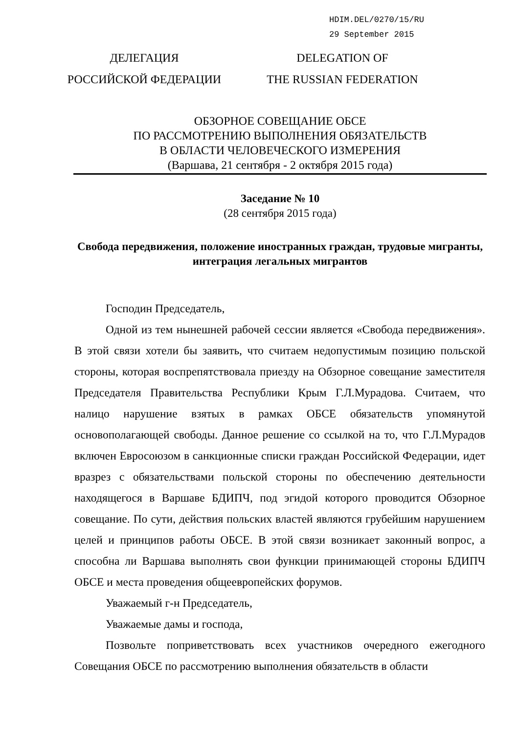HDIM.DEL/0270/15/RU
29 September 2015
ДЕЛЕГАЦИЯ
РОССИЙСКОЙ ФЕДЕРАЦИИ
DELEGATION OF
THE RUSSIAN FEDERATION
ОБЗОРНОЕ СОВЕЩАНИЕ ОБСЕ
ПО РАССМОТРЕНИЮ ВЫПОЛНЕНИЯ ОБЯЗАТЕЛЬСТВ
В ОБЛАСТИ ЧЕЛОВЕЧЕСКОГО ИЗМЕРЕНИЯ
(Варшава, 21 сентября - 2 октября 2015 года)
Заседание № 10
(28 сентября 2015 года)
Свобода передвижения, положение иностранных граждан, трудовые мигранты, интеграция легальных мигрантов
Господин Председатель,
Одной из тем нынешней рабочей сессии является «Свобода передвижения». В этой связи хотели бы заявить, что считаем недопустимым позицию польской стороны, которая воспрепятствовала приезду на Обзорное совещание заместителя Председателя Правительства Республики Крым Г.Л.Мурадова. Считаем, что налицо нарушение взятых в рамках ОБСЕ обязательств упомянутой основополагающей свободы. Данное решение со ссылкой на то, что Г.Л.Мурадов включен Евросоюзом в санкционные списки граждан Российской Федерации, идет вразрез с обязательствами польской стороны по обеспечению деятельности находящегося в Варшаве БДИПЧ, под эгидой которого проводится Обзорное совещание. По сути, действия польских властей являются грубейшим нарушением целей и принципов работы ОБСЕ. В этой связи возникает законный вопрос, а способна ли Варшава выполнять свои функции принимающей стороны БДИПЧ ОБСЕ и места проведения общеевропейских форумов.
Уважаемый г-н Председатель,
Уважаемые дамы и господа,
Позвольте поприветствовать всех участников очередного ежегодного Совещания ОБСЕ по рассмотрению выполнения обязательств в области